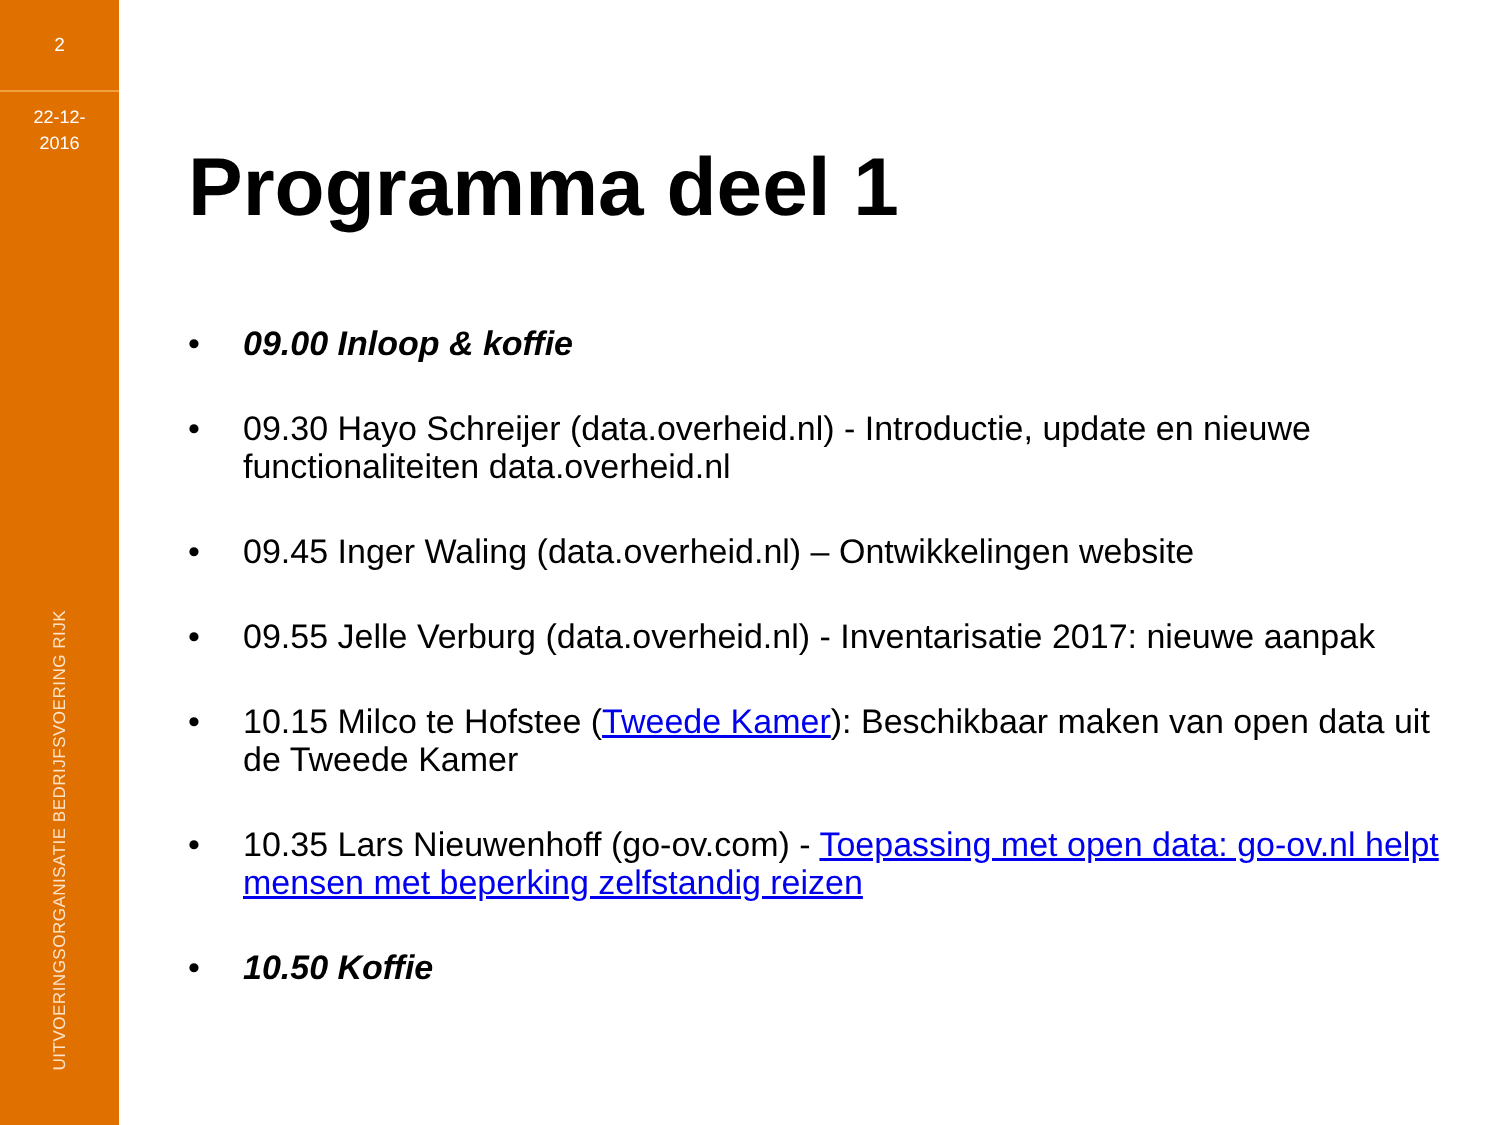2
22-12-
2016
UITVOERINGSORGANISATIE BEDRIJFSVOERING RIJK
Programma deel 1
• 09.00 Inloop & koffie
• 09.30 Hayo Schreijer (data.overheid.nl) - Introductie, update en nieuwe functionaliteiten data.overheid.nl
• 09.45 Inger Waling (data.overheid.nl) – Ontwikkelingen website
• 09.55 Jelle Verburg (data.overheid.nl) - Inventarisatie 2017: nieuwe aanpak
• 10.15 Milco te Hofstee (Tweede Kamer): Beschikbaar maken van open data uit de Tweede Kamer
• 10.35 Lars Nieuwenhoff (go-ov.com) - Toepassing met open data: go-ov.nl helpt mensen met beperking zelfstandig reizen
• 10.50 Koffie